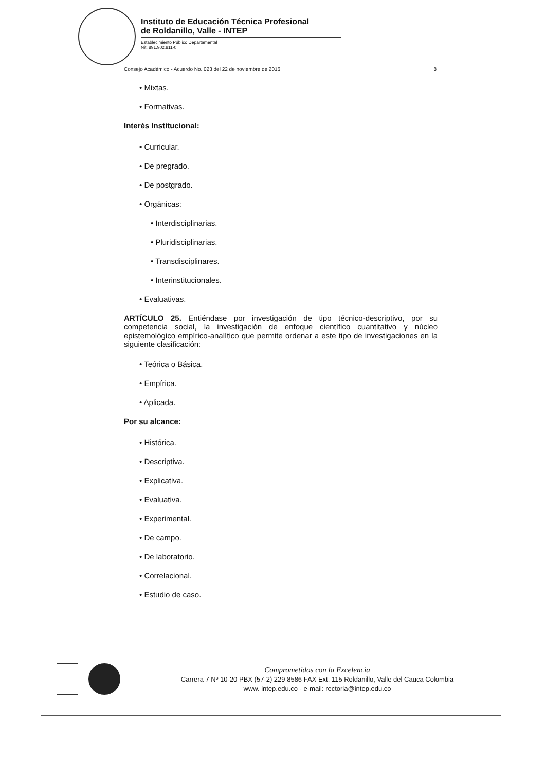Instituto de Educación Técnica Profesional
de Roldanillo, Valle - INTEP
Establecimiento Público Departamental
Nit. 891.902.811-0
Consejo Académico - Acuerdo No. 023 del 22 de noviembre de 2016 8
• Mixtas.
• Formativas.
Interés Institucional:
• Curricular.
• De pregrado.
• De postgrado.
• Orgánicas:
• Interdisciplinarias.
• Pluridisciplinarias.
• Transdisciplinares.
• Interinstitucionales.
• Evaluativas.
ARTÍCULO 25. Entiéndase por investigación de tipo técnico-descriptivo, por su competencia social, la investigación de enfoque científico cuantitativo y núcleo epistemológico empírico-analítico que permite ordenar a este tipo de investigaciones en la siguiente clasificación:
• Teórica o Básica.
• Empírica.
• Aplicada.
Por su alcance:
• Histórica.
• Descriptiva.
• Explicativa.
• Evaluativa.
• Experimental.
• De campo.
• De laboratorio.
• Correlacional.
• Estudio de caso.
Comprometidos con la Excelencia
Carrera 7 Nº 10-20 PBX (57-2) 229 8586 FAX Ext. 115 Roldanillo, Valle del Cauca Colombia
www. intep.edu.co - e-mail: rectoria@intep.edu.co